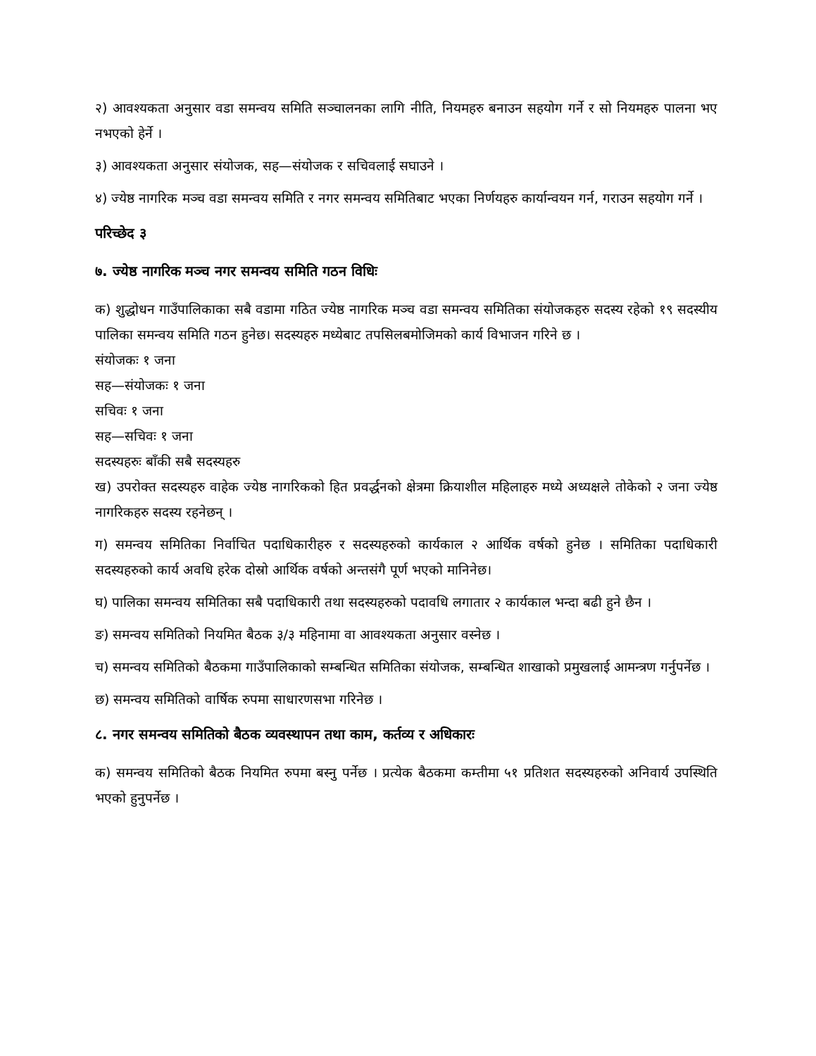२) आवश्यकता अनुसार वडा समन्वय समिति सञ्चालनका लागि नीति, नियमहरु बनाउन सहयोग गर्ने र सो नियमहरु पालना भए नभएको हेर्ने ।
३) आवश्यकता अनुसार संयोजक, सह—संयोजक र सचिवलाई सघाउने ।
४) ज्येष्ठ नागरिक मञ्च वडा समन्वय समिति र नगर समन्वय समितिबाट भएका निर्णयहरु कार्यान्वयन गर्न, गराउन सहयोग गर्ने ।
परिच्छेद ३
७. ज्येष्ठ नागरिक मञ्च नगर समन्वय समिति गठन विधिः
क) शुद्धोधन गाउँपालिकाका सबै वडामा गठित ज्येष्ठ नागरिक मञ्च वडा समन्वय समितिका संयोजकहरु सदस्य रहेको १९ सदस्यीय पालिका समन्वय समिति गठन हुनेछ। सदस्यहरु मध्येबाट तपसिलबमोजिमको कार्य विभाजन गरिने छ ।
संयोजकः १ जना
सह—संयोजकः १ जना
सचिवः १ जना
सह—सचिवः १ जना
सदस्यहरुः बाँकी सबै सदस्यहरु
ख) उपरोक्त सदस्यहरु वाहेक ज्येष्ठ नागरिकको हित प्रवर्द्धनको क्षेत्रमा क्रियाशील महिलाहरु मध्ये अध्यक्षले तोकेको २ जना ज्येष्ठ नागरिकहरु सदस्य रहनेछन् ।
ग) समन्वय समितिका निर्वाचित पदाधिकारीहरु र सदस्यहरुको कार्यकाल २ आर्थिक वर्षको हुनेछ । समितिका पदाधिकारी सदस्यहरुको कार्य अवधि हरेक दोस्रो आर्थिक वर्षको अन्तसंगै पूर्ण भएको मानिनेछ।
घ) पालिका समन्वय समितिका सबै पदाधिकारी तथा सदस्यहरुको पदावधि लगातार २ कार्यकाल भन्दा बढी हुने छैन ।
ङ) समन्वय समितिको नियमित बैठक ३/३ महिनामा वा आवश्यकता अनुसार वस्नेछ ।
च) समन्वय समितिको बैठकमा गाउँपालिकाको सम्बन्धित समितिका संयोजक, सम्बन्धित शाखाको प्रमुखलाई आमन्त्रण गर्नुपर्नेछ ।
छ) समन्वय समितिको वार्षिक रुपमा साधारणसभा गरिनेछ ।
८. नगर समन्वय समितिको बैठक व्यवस्थापन तथा काम, कर्तव्य र अधिकारः
क) समन्वय समितिको बैठक नियमित रुपमा बस्नु पर्नेछ । प्रत्येक बैठकमा कम्तीमा ५१ प्रतिशत सदस्यहरुको अनिवार्य उपस्थिति भएको हुनुपर्नेछ ।